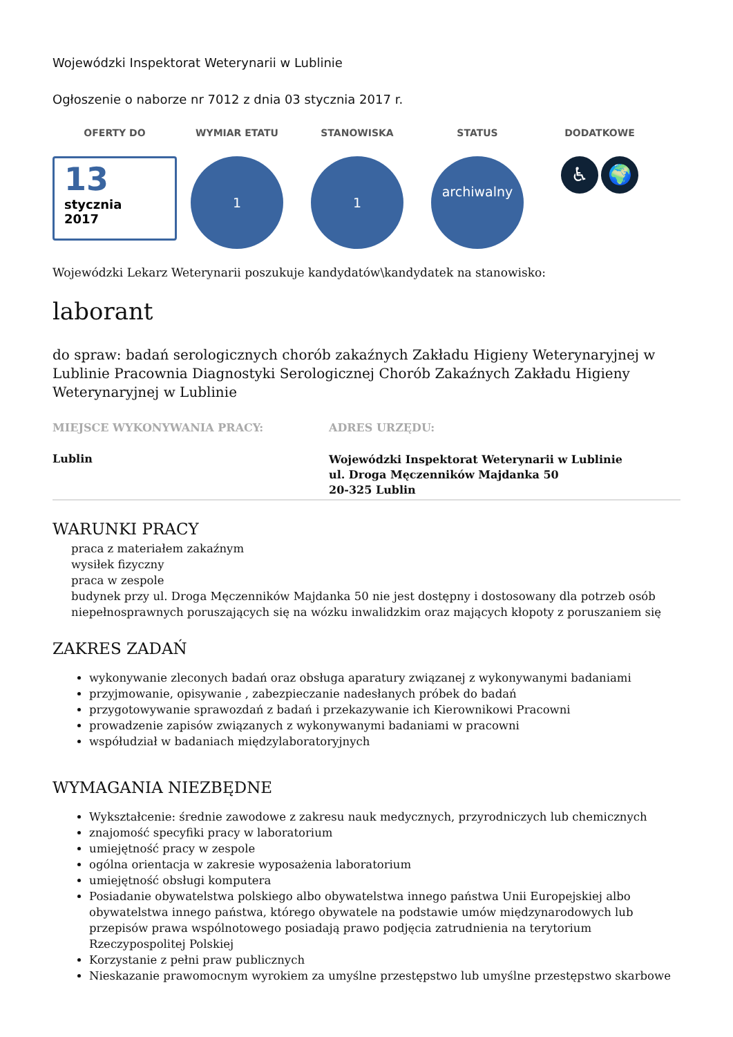Wojewódzki Inspektorat Weterynarii w Lublinie
Ogłoszenie o naborze nr 7012 z dnia 03 stycznia 2017 r.
OFERTY DO
13
stycznia
2017
WYMIAR ETATU
1
STANOWISKA
1
STATUS
archiwalny
DODATKOWE
♿ 🌍
Wojewódzki Lekarz Weterynarii poszukuje kandydatów\kandydatek na stanowisko:
laborant
do spraw: badań serologicznych chorób zakaźnych Zakładu Higieny Weterynaryjnej w Lublinie Pracownia Diagnostyki Serologicznej Chorób Zakaźnych Zakładu Higieny Weterynaryjnej w Lublinie
MIEJSCE WYKONYWANIA PRACY:
Lublin
ADRES URZĘDU:
Wojewódzki Inspektorat Weterynarii w Lublinie
ul. Droga Męczenników Majdanka 50
20-325 Lublin
WARUNKI PRACY
praca z materiałem zakaźnym
wysiłek fizyczny
praca w zespole
budynek przy ul. Droga Męczenników Majdanka 50 nie jest dostępny i dostosowany dla potrzeb osób niepełnosprawnych poruszających się na wózku inwalidzkim oraz mających kłopoty z poruszaniem się
ZAKRES ZADAŃ
wykonywanie zleconych badań oraz obsługa aparatury związanej z wykonywanymi badaniami
przyjmowanie, opisywanie , zabezpieczanie nadesłanych próbek do badań
przygotowywanie sprawozdań z badań i przekazywanie ich Kierownikowi Pracowni
prowadzenie zapisów związanych z wykonywanymi badaniami w pracowni
współudział w badaniach międzylaboratoryjnych
WYMAGANIA NIEZBĘDNE
Wykształcenie: średnie zawodowe z zakresu nauk medycznych, przyrodniczych lub chemicznych
znajomość specyfiki pracy w laboratorium
umiejętność pracy w zespole
ogólna orientacja w zakresie wyposażenia laboratorium
umiejętność obsługi komputera
Posiadanie obywatelstwa polskiego albo obywatelstwa innego państwa Unii Europejskiej albo obywatelstwa innego państwa, którego obywatele na podstawie umów międzynarodowych lub przepisów prawa wspólnotowego posiadają prawo podjęcia zatrudnienia na terytorium Rzeczypospolitej Polskiej
Korzystanie z pełni praw publicznych
Nieskazanie prawomocnym wyrokiem za umyślne przestępstwo lub umyślne przestępstwo skarbowe